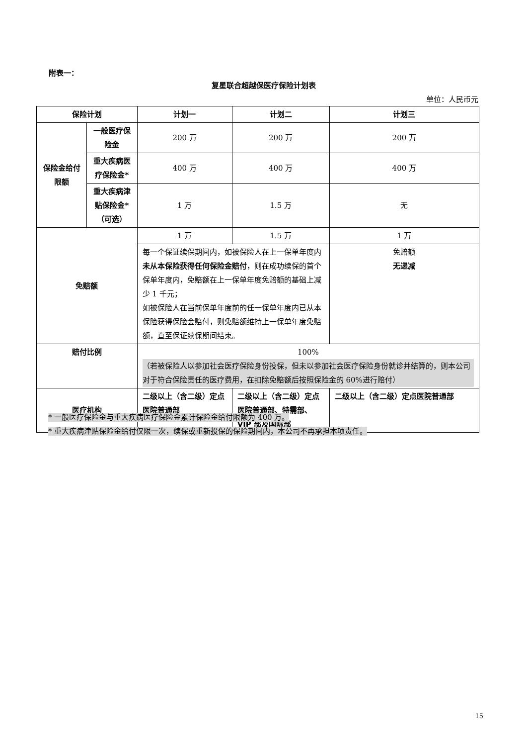附表一：
复星联合超越保医疗保险计划表
单位：人民币元
| 保险计划 | | 计划一 | 计划二 | 计划三 |
| --- | --- | --- | --- | --- |
| 保险金给付限额 | 一般医疗保险金 | 200 万 | 200 万 | 200 万 |
| | 重大疾病医疗保险金* | 400 万 | 400 万 | 400 万 |
| | 重大疾病津贴保险金* （可选） | 1 万 | 1.5 万 | 无 |
| 免赔额 | | 1 万 | 1.5 万 | 1 万 |
| | | 每一个保证续保期间内，如被保险人在上一保单年度内 未从本保险获得任何保险金赔付 ，则在成功续保的首个保单年度内，免赔额在上一保单年度免赔额的基础上减少 1 千元； 如被保险人在当前保单年度前的任一保单年度内已从本保险获得保险金赔付，则免赔额维持上一保单年度免赔额，直至保证续保期间结束。 | | 免赔额 无递减 |
| 赔付比例 | | 100% （若被保险人以参加社会医疗保险身份投保，但未以参加社会医疗保险身份就诊并结算的，则本公司对于符合保险责任的医疗费用，在扣除免赔额后按照保险金的 60%进行赔付） | | |
| 医疗机构 | | 二级以上（含二级）定点医院普通部 | 二级以上（含二级）定点医院普通部、特需部、VIP 部及国际部 | 二级以上（含二级）定点医院普通部 |
* 一般医疗保险金与重大疾病医疗保险金累计保险金给付限额为 400 万。
* 重大疾病津贴保险金给付仅限一次，续保或重新投保的保险期间内，本公司不再承担本项责任。
15